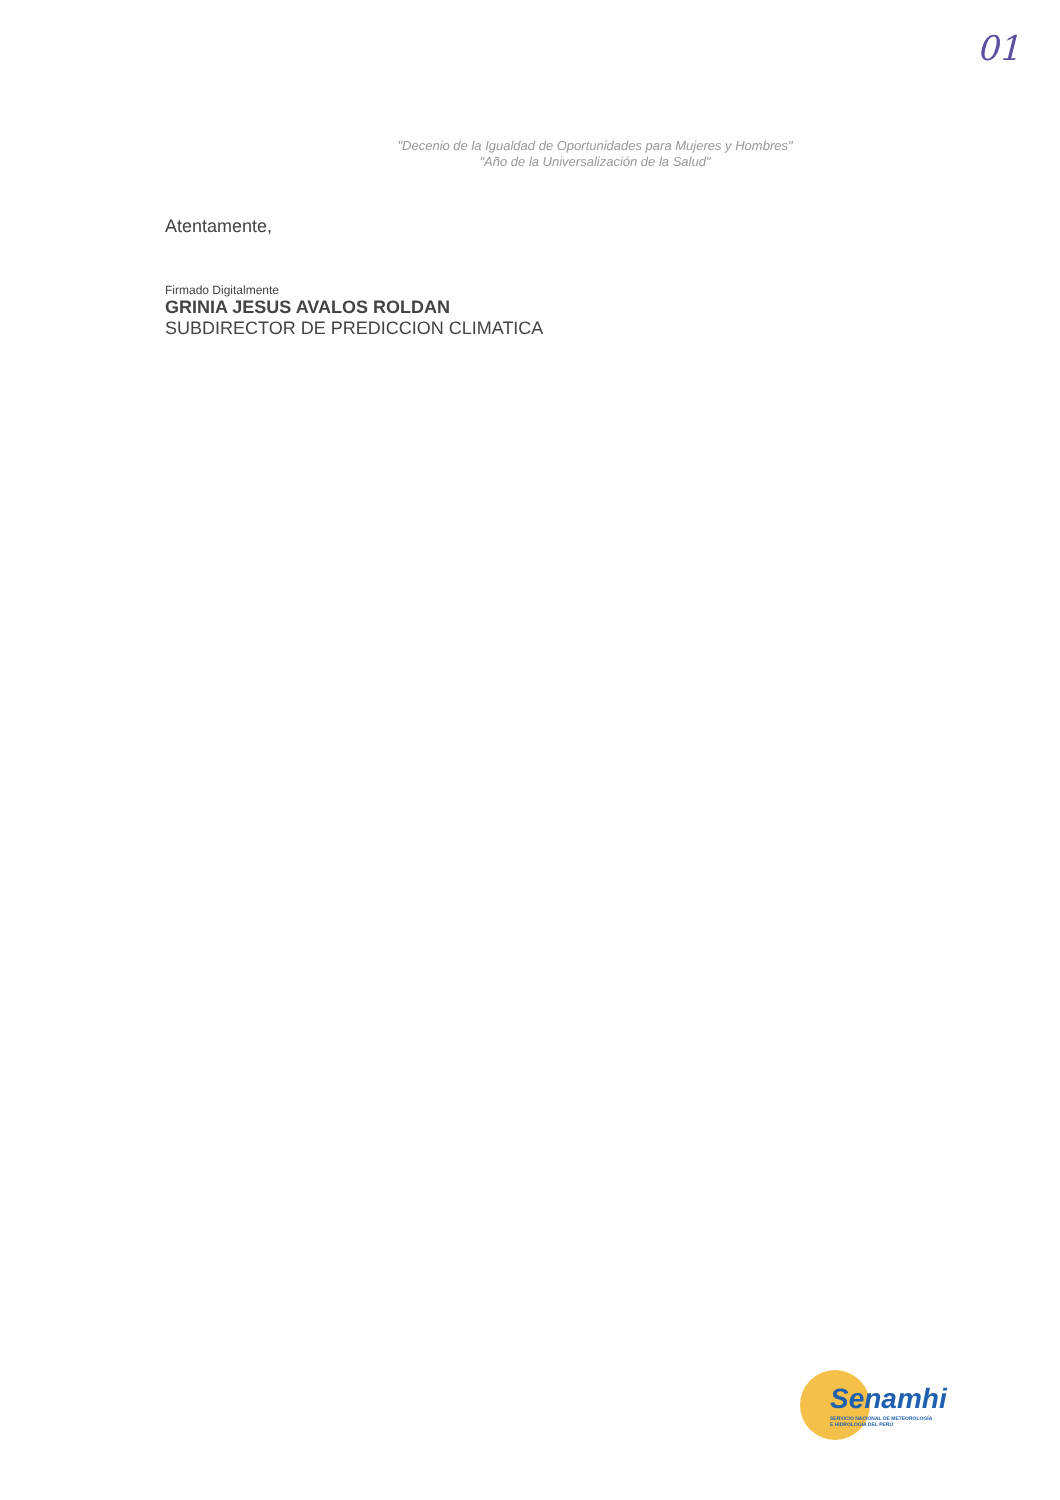01
"Decenio de la Igualdad de Oportunidades para Mujeres y Hombres"
"Año de la Universalización de la Salud"
Atentamente,
Firmado Digitalmente
GRINIA JESUS AVALOS ROLDAN
SUBDIRECTOR DE PREDICCION CLIMATICA
Senamhi
SERVICIO NACIONAL DE METEOROLOGÍA
E HIDROLOGÍA DEL PERÚ